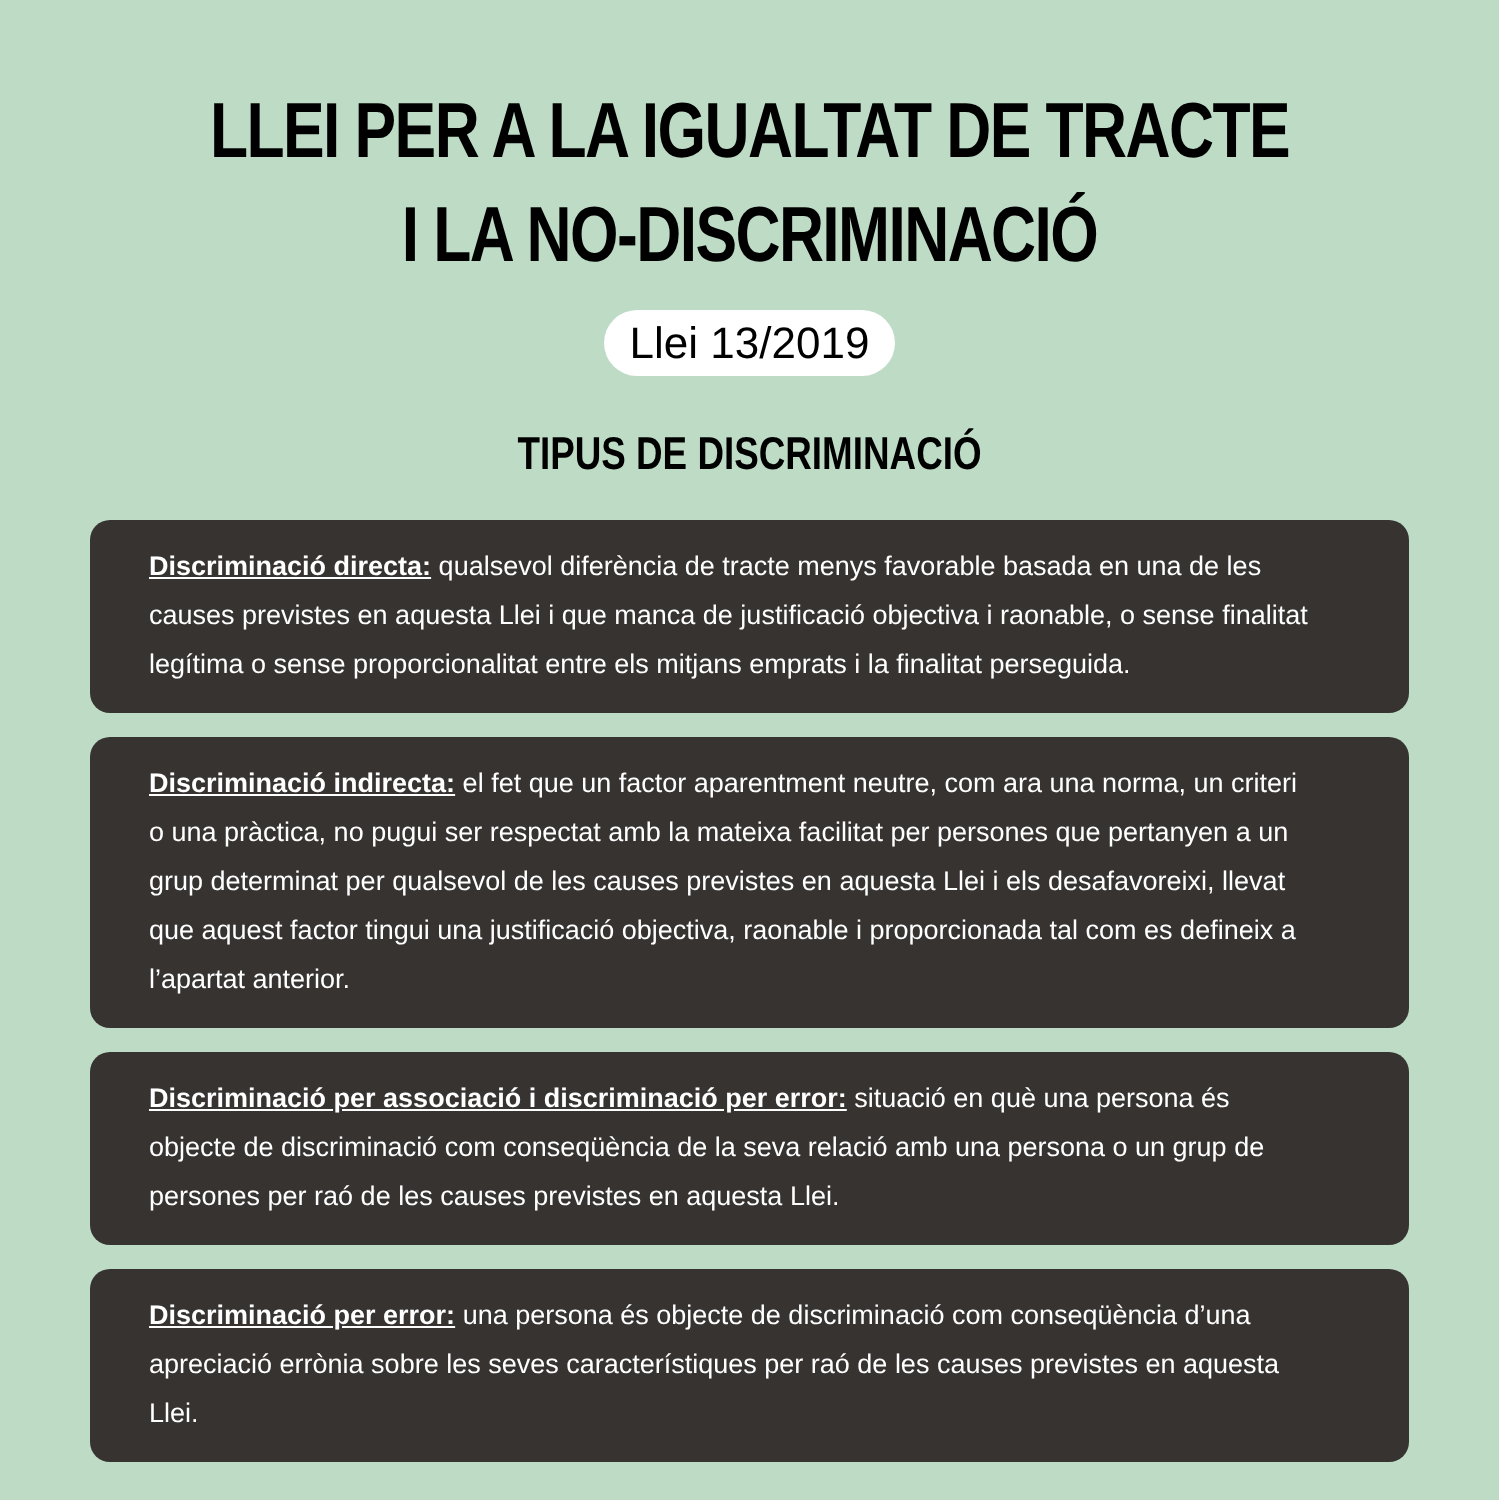LLEI PER A LA IGUALTAT DE TRACTE
I LA NO-DISCRIMINACIÓ
Llei 13/2019
TIPUS DE DISCRIMINACIÓ
Discriminació directa: qualsevol diferència de tracte menys favorable basada en una de les causes previstes en aquesta Llei i que manca de justificació objectiva i raonable, o sense finalitat legítima o sense proporcionalitat entre els mitjans emprats i la finalitat perseguida.
Discriminació indirecta: el fet que un factor aparentment neutre, com ara una norma, un criteri o una pràctica, no pugui ser respectat amb la mateixa facilitat per persones que pertanyen a un grup determinat per qualsevol de les causes previstes en aquesta Llei i els desafavoreixi, llevat que aquest factor tingui una justificació objectiva, raonable i proporcionada tal com es defineix a l’apartat anterior.
Discriminació per associació i discriminació per error: situació en què una persona és objecte de discriminació com conseqüència de la seva relació amb una persona o un grup de persones per raó de les causes previstes en aquesta Llei.
Discriminació per error: una persona és objecte de discriminació com conseqüència d’una apreciació errònia sobre les seves característiques per raó de les causes previstes en aquesta Llei.